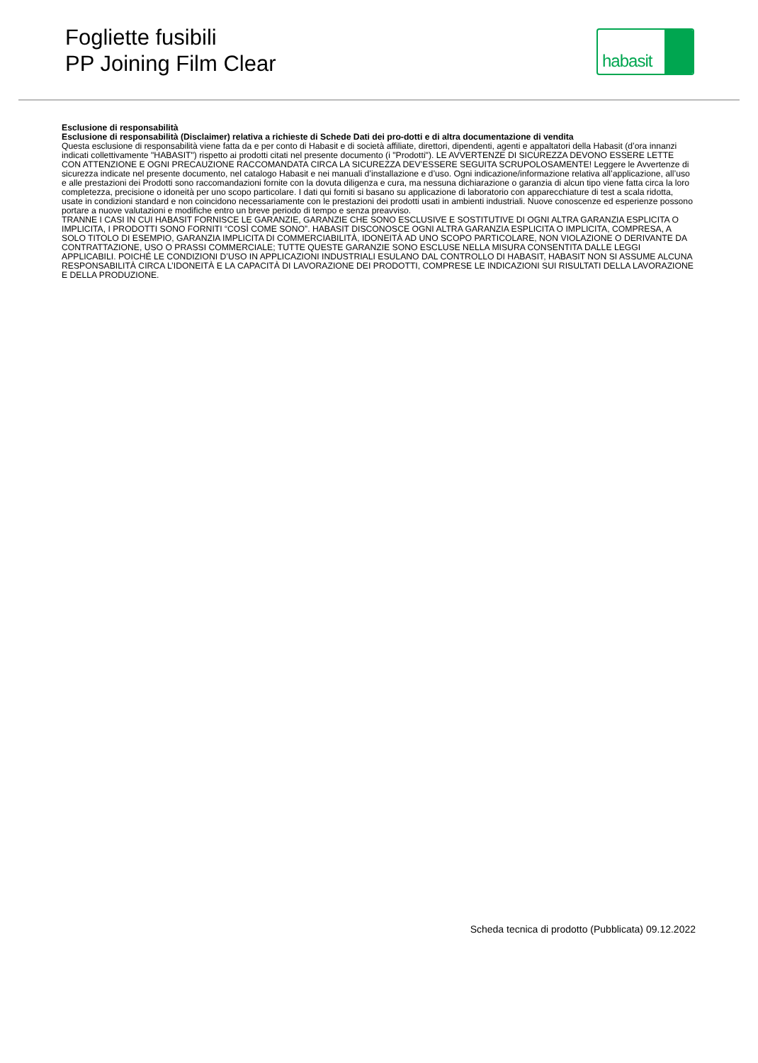Fogliette fusibili
PP Joining Film Clear
habasit
Esclusione di responsabilità
Esclusione di responsabilità (Disclaimer) relativa a richieste di Schede Dati dei pro-dotti e di altra documentazione di vendita
Questa esclusione di responsabilità viene fatta da e per conto di Habasit e di società affiliate, direttori, dipendenti, agenti e appaltatori della Habasit (d’ora innanzi indicati collettivamente "HABASIT") rispetto ai prodotti citati nel presente documento (i "Prodotti"). LE AVVERTENZE DI SICUREZZA DEVONO ESSERE LETTE CON ATTENZIONE E OGNI PRECAUZIONE RACCOMANDATA CIRCA LA SICUREZZA DEV’ESSERE SEGUITA SCRUPOLOSAMENTE! Leggere le Avvertenze di sicurezza indicate nel presente documento, nel catalogo Habasit e nei manuali d’installazione e d’uso. Ogni indicazione/informazione relativa all’applicazione, all’uso e alle prestazioni dei Prodotti sono raccomandazioni fornite con la dovuta diligenza e cura, ma nessuna dichiarazione o garanzia di alcun tipo viene fatta circa la loro completezza, precisione o idoneità per uno scopo particolare. I dati qui forniti si basano su applicazione di laboratorio con apparecchiature di test a scala ridotta, usate in condizioni standard e non coincidono necessariamente con le prestazioni dei prodotti usati in ambienti industriali. Nuove conoscenze ed esperienze possono portare a nuove valutazioni e modifiche entro un breve periodo di tempo e senza preavviso.
TRANNE I CASI IN CUI HABASIT FORNISCE LE GARANZIE, GARANZIE CHE SONO ESCLUSIVE E SOSTITUTIVE DI OGNI ALTRA GARANZIA ESPLICITA O IMPLICITA, I PRODOTTI SONO FORNITI “COSÌ COME SONO”. HABASIT DISCONOSCE OGNI ALTRA GARANZIA ESPLICITA O IMPLICITA, COMPRESA, A SOLO TITOLO DI ESEMPIO, GARANZIA IMPLICITA DI COMMERCIABILITÀ, IDONEITÀ AD UNO SCOPO PARTICOLARE, NON VIOLAZIONE O DERIVANTE DA CONTRATTAZIONE, USO O PRASSI COMMERCIALE; TUTTE QUESTE GARANZIE SONO ESCLUSE NELLA MISURA CONSENTITA DALLE LEGGI APPLICABILI. POICHÉ LE CONDIZIONI D’USO IN APPLICAZIONI INDUSTRIALI ESULANO DAL CONTROLLO DI HABASIT, HABASIT NON SI ASSUME ALCUNA RESPONSABILITÀ CIRCA L’IDONEITÀ E LA CAPACITÀ DI LAVORAZIONE DEI PRODOTTI, COMPRESE LE INDICAZIONI SUI RISULTATI DELLA LAVORAZIONE E DELLA PRODUZIONE.
Scheda tecnica di prodotto (Pubblicata) 09.12.2022